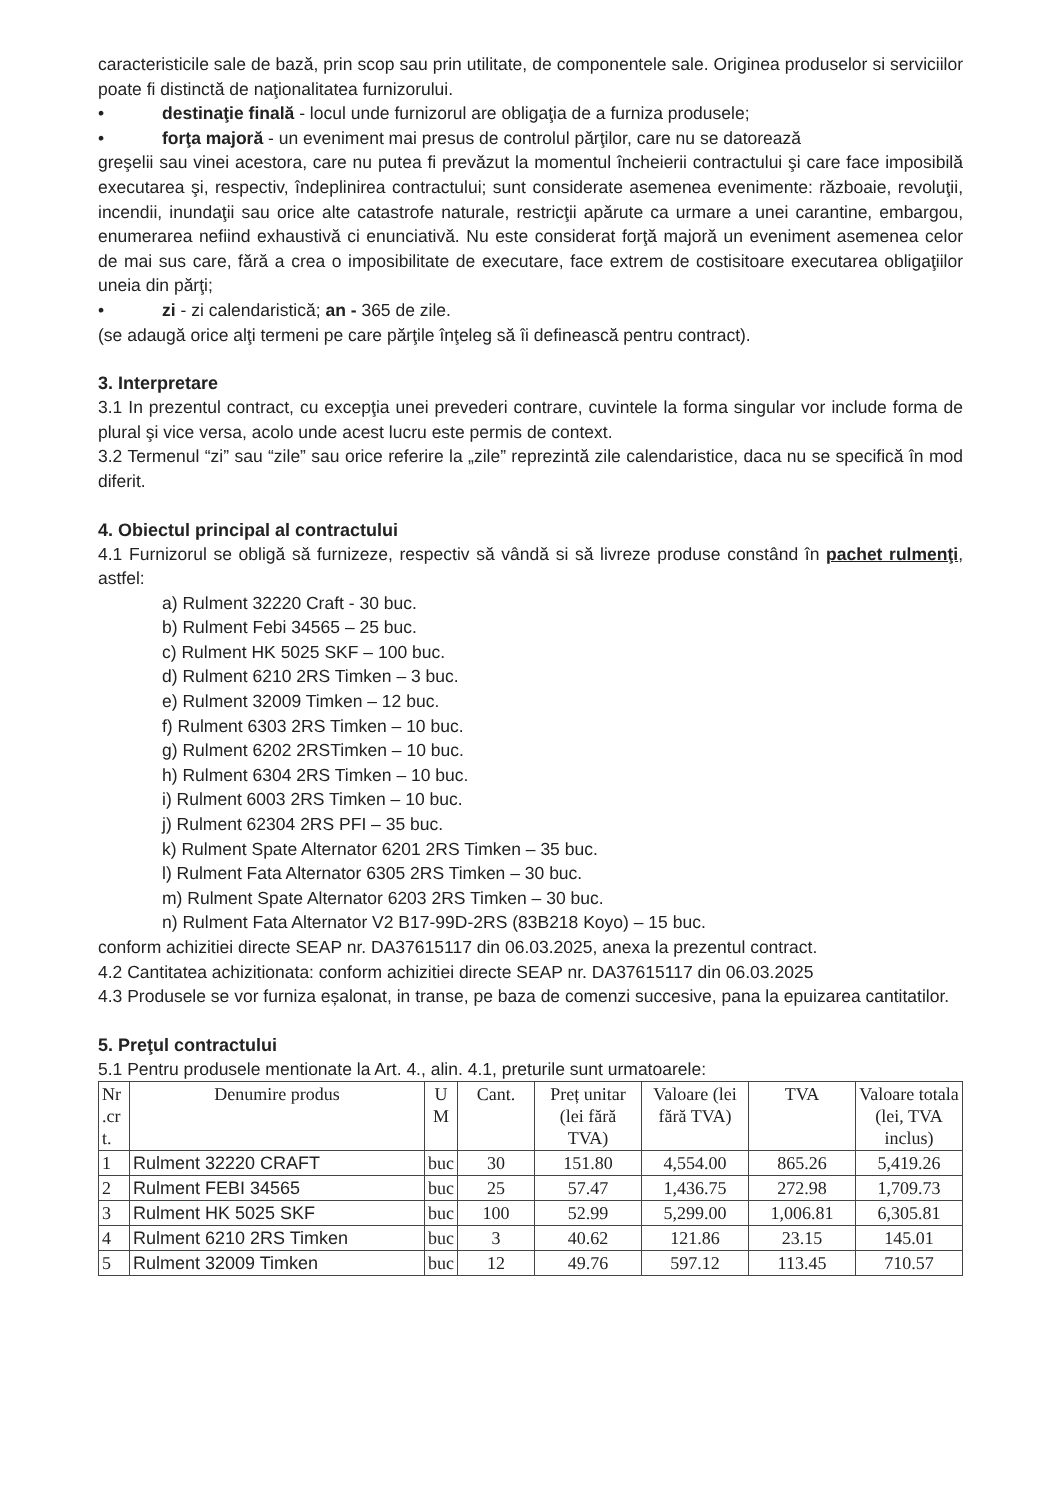caracteristicile sale de bază, prin scop sau prin utilitate, de componentele sale. Originea produselor si serviciilor poate fi distinctă de naţionalitatea furnizorului.
• destinaţie finală - locul unde furnizorul are obligaţia de a furniza produsele;
• forţa majoră - un eveniment mai presus de controlul părţilor, care nu se datorează
greşelii sau vinei acestora, care nu putea fi prevăzut la momentul încheierii contractului şi care face imposibilă executarea şi, respectiv, îndeplinirea contractului; sunt considerate asemenea evenimente: războaie, revoluţii, incendii, inundaţii sau orice alte catastrofe naturale, restricţii apărute ca urmare a unei carantine, embargou, enumerarea nefiind exhaustivă ci enunciativă. Nu este considerat forţă majoră un eveniment asemenea celor de mai sus care, fără a crea o imposibilitate de executare, face extrem de costisitoare executarea obligaţiilor uneia din părţi;
• zi - zi calendaristică; an - 365 de zile.
(se adaugă orice alţi termeni pe care părţile înţeleg să îi definească pentru contract).
3. Interpretare
3.1 In prezentul contract, cu excepţia unei prevederi contrare, cuvintele la forma singular vor include forma de plural şi vice versa, acolo unde acest lucru este permis de context.
3.2 Termenul “zi” sau “zile” sau orice referire la „zile” reprezintă zile calendaristice, daca nu se specifică în mod diferit.
4. Obiectul principal al contractului
4.1 Furnizorul se obligă să furnizeze, respectiv să vândă si să livreze produse constând în pachet rulmenţi, astfel:
a) Rulment 32220 Craft - 30 buc.
b) Rulment Febi 34565 – 25 buc.
c) Rulment HK 5025 SKF – 100 buc.
d) Rulment 6210 2RS Timken – 3 buc.
e) Rulment 32009 Timken – 12 buc.
f) Rulment 6303 2RS Timken – 10 buc.
g) Rulment 6202 2RSTimken – 10 buc.
h) Rulment 6304 2RS Timken – 10 buc.
i) Rulment 6003 2RS Timken – 10 buc.
j) Rulment 62304 2RS PFI – 35 buc.
k) Rulment Spate Alternator 6201 2RS Timken – 35 buc.
l) Rulment Fata Alternator 6305 2RS Timken – 30 buc.
m) Rulment Spate Alternator 6203 2RS Timken – 30 buc.
n) Rulment Fata Alternator V2 B17-99D-2RS (83B218 Koyo) – 15 buc.
conform achizitiei directe SEAP nr. DA37615117 din 06.03.2025, anexa la prezentul contract.
4.2 Cantitatea achizitionata: conform achizitiei directe SEAP nr. DA37615117 din 06.03.2025
4.3 Produsele se vor furniza eșalonat, in transe, pe baza de comenzi succesive, pana la epuizarea cantitatilor.
5. Preţul contractului
5.1 Pentru produsele mentionate la Art. 4., alin. 4.1, preturile sunt urmatoarele:
| Nr .cr t. | Denumire produs | U M | Cant. | Preț unitar (lei fără TVA) | Valoare (lei fără TVA) | TVA | Valoare totala (lei, TVA inclus) |
| --- | --- | --- | --- | --- | --- | --- | --- |
| 1 | Rulment 32220 CRAFT | buc | 30 | 151.80 | 4,554.00 | 865.26 | 5,419.26 |
| 2 | Rulment FEBI 34565 | buc | 25 | 57.47 | 1,436.75 | 272.98 | 1,709.73 |
| 3 | Rulment HK 5025 SKF | buc | 100 | 52.99 | 5,299.00 | 1,006.81 | 6,305.81 |
| 4 | Rulment 6210 2RS Timken | buc | 3 | 40.62 | 121.86 | 23.15 | 145.01 |
| 5 | Rulment 32009 Timken | buc | 12 | 49.76 | 597.12 | 113.45 | 710.57 |